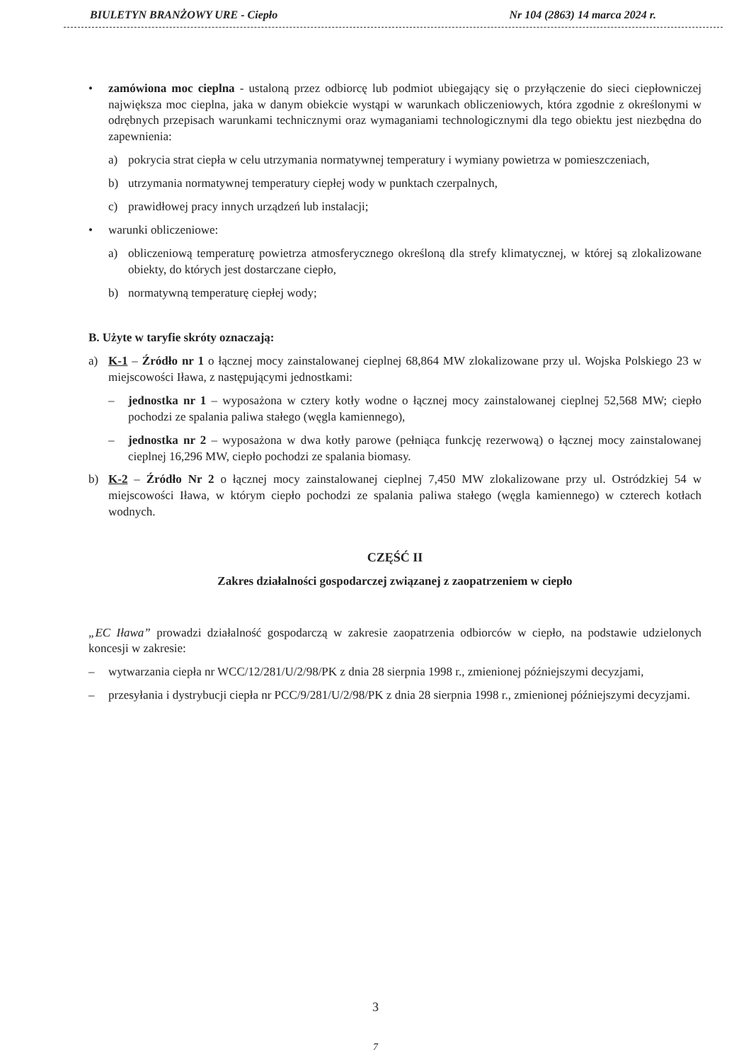BIULETYN BRANŻOWY URE - Ciepło Nr 104 (2863) 14 marca 2024 r.
• zamówiona moc cieplna - ustaloną przez odbiorcę lub podmiot ubiegający się o przyłączenie do sieci ciepłowniczej największa moc cieplna, jaka w danym obiekcie wystąpi w warunkach obliczeniowych, która zgodnie z określonymi w odrębnych przepisach warunkami technicznymi oraz wymaganiami technologicznymi dla tego obiektu jest niezbędna do zapewnienia:
a) pokrycia strat ciepła w celu utrzymania normatywnej temperatury i wymiany powietrza w pomieszczeniach,
b) utrzymania normatywnej temperatury ciepłej wody w punktach czerpalnych,
c) prawidłowej pracy innych urządzeń lub instalacji;
• warunki obliczeniowe:
a) obliczeniową temperaturę powietrza atmosferycznego określoną dla strefy klimatycznej, w której są zlokalizowane obiekty, do których jest dostarczane ciepło,
b) normatywną temperaturę ciepłej wody;
B. Użyte w taryfie skróty oznaczają:
a) K-1 – Źródło nr 1 o łącznej mocy zainstalowanej cieplnej 68,864 MW zlokalizowane przy ul. Wojska Polskiego 23 w miejscowości Iława, z następującymi jednostkami:
– jednostka nr 1 – wyposażona w cztery kotły wodne o łącznej mocy zainstalowanej cieplnej 52,568 MW; ciepło pochodzi ze spalania paliwa stałego (węgla kamiennego),
– jednostka nr 2 – wyposażona w dwa kotły parowe (pełniąca funkcję rezerwową) o łącznej mocy zainstalowanej cieplnej 16,296 MW, ciepło pochodzi ze spalania biomasy.
b) K-2 – Źródło Nr 2 o łącznej mocy zainstalowanej cieplnej 7,450 MW zlokalizowane przy ul. Ostródzkiej 54 w miejscowości Iława, w którym ciepło pochodzi ze spalania paliwa stałego (węgla kamiennego) w czterech kotłach wodnych.
CZĘŚĆ II
Zakres działalności gospodarczej związanej z zaopatrzeniem w ciepło
„EC Iława” prowadzi działalność gospodarczą w zakresie zaopatrzenia odbiorców w ciepło, na podstawie udzielonych koncesji w zakresie:
– wytwarzania ciepła nr WCC/12/281/U/2/98/PK z dnia 28 sierpnia 1998 r., zmienionej późniejszymi decyzjami,
– przesyłania i dystrybucji ciepła nr PCC/9/281/U/2/98/PK z dnia 28 sierpnia 1998 r., zmienionej późniejszymi decyzjami.
3
7